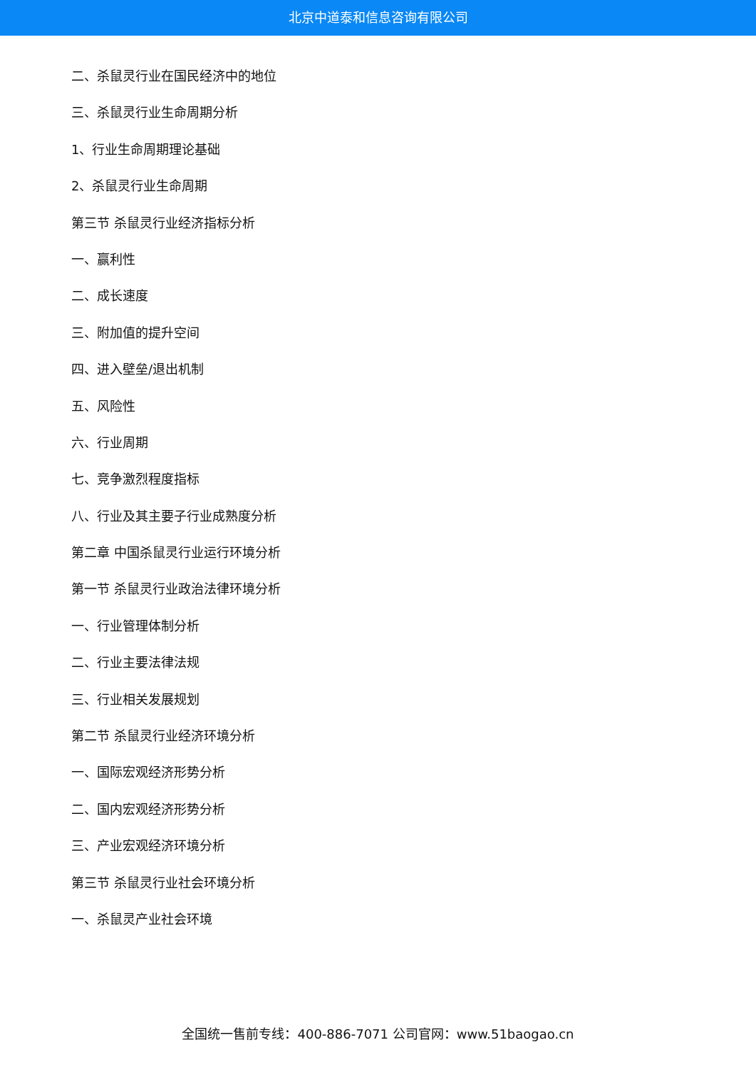北京中道泰和信息咨询有限公司
二、杀鼠灵行业在国民经济中的地位
三、杀鼠灵行业生命周期分析
1、行业生命周期理论基础
2、杀鼠灵行业生命周期
第三节 杀鼠灵行业经济指标分析
一、赢利性
二、成长速度
三、附加值的提升空间
四、进入壁垒/退出机制
五、风险性
六、行业周期
七、竞争激烈程度指标
八、行业及其主要子行业成熟度分析
第二章 中国杀鼠灵行业运行环境分析
第一节 杀鼠灵行业政治法律环境分析
一、行业管理体制分析
二、行业主要法律法规
三、行业相关发展规划
第二节 杀鼠灵行业经济环境分析
一、国际宏观经济形势分析
二、国内宏观经济形势分析
三、产业宏观经济环境分析
第三节 杀鼠灵行业社会环境分析
一、杀鼠灵产业社会环境
全国统一售前专线：400-886-7071 公司官网：www.51baogao.cn